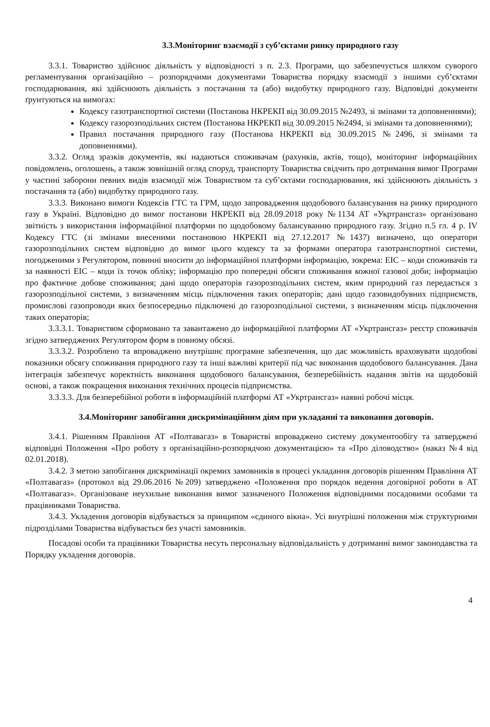3.3.Моніторинг взаємодії з суб’єктами ринку природного газу
3.3.1. Товариство здійснює діяльність у відповідності з п. 2.3. Програми, що забезпечується шляхом суворого регламентування організаційно – розпорядчими документами Товариства порядку взаємодії з іншими суб’єктами господарювання, які здійснюють діяльність з постачання та (або) видобутку природного газу. Відповідні документи ґрунтуються на вимогах:
Кодексу газотранспортної системи (Постанова НКРЕКП від 30.09.2015 №2493, зі змінами та доповненнями);
Кодексу газорозподільних систем (Постанова НКРЕКП від 30.09.2015 №2494, зі змінами та доповненнями);
Правил постачання природного газу (Постанова НКРЕКП від 30.09.2015 №2496, зі змінами та доповненнями).
3.3.2. Огляд зразків документів, які надаються споживачам (рахунків, актів, тощо), моніторинг інформаційних повідомлень, оголошень, а також зовнішній огляд споруд, транспорту Товариства свідчить про дотримання вимог Програми у частині заборони певних видів взаємодії між Товариством та суб’єктами господарювання, які здійснюють діяльність з постачання та (або) видобутку природного газу.
3.3.3. Виконано вимоги Кодексів ГТС та ГРМ, щодо запровадження щодобового балансування на ринку природного газу в Україні. Відповідно до вимог постанови НКРЕКП від 28.09.2018 року №1134 АТ «Укртрансгаз» організовано звітність з використання інформаційної платформи по щодобовому балансуванню природного газу. Згідно п.5 гл. 4 р. IV Кодексу ГТС (зі змінами внесеними постановою НКРЕКП від 27.12.2017 №1437) визначено, що оператори газорозподільних систем відповідно до вимог цього кодексу та за формами оператора газотранспортної системи, погодженими з Регулятором, повинні вносити до інформаційної платформи інформацію, зокрема: ЕІС – коди споживачів та за наявності ЕІС – коди їх точок обліку; інформацію про попередні обсяги споживання кожної газової доби; інформацію про фактичне добове споживання; дані щодо операторів газорозподільних систем, яким природний газ передається з газорозподільної системи, з визначенням місць підключення таких операторів; дані щодо газовидобувних підприємств, промислові газопроводи яких безпосередньо підключені до газорозподільної системи, з визначенням місць підключення таких операторів;
3.3.3.1. Товариством сформовано та завантажено до інформаційної платформи АТ «Укртрансгаз» реєстр споживачів згідно затверджених Регулятором форм в повному обсязі.
3.3.3.2. Розроблено та впроваджено внутрішнє програмне забезпечення, що дає можливість враховувати щодобові показники обсягу споживання природного газу та інші важливі критерії під час виконання щодобового балансування. Дана інтеграція забезпечує коректність виконання щодобового балансування, безперебійність надання звітів на щодобовій основі, а також покращення виконання технічних процесів підприємства.
3.3.3.3. Для безперебійної роботи в інформаційній платформі АТ «Укртрансгаз» наявні робочі місця.
3.4.Моніторинг запобігання дискримінаційним діям при укладанні та виконання договорів.
3.4.1. Рішенням Правління АТ «Полтавагаз» в Товаристві впроваджено систему документообігу та затверджені відповідні Положення «Про роботу з організаційно-розпорядчою документацією» та «Про діловодство» (наказ №4 від 02.01.2018).
3.4.2. З метою запобігання дискримінації окремих замовників в процесі укладання договорів рішенням Правління АТ «Полтавагаз» (протокол від 29.06.2016 №209) затверджено «Положення про порядок ведення договірної роботи в АТ «Полтавагаз». Організоване неухильне виконання вимог зазначеного Положення відповідними посадовими особами та працівниками Товариства.
3.4.3. Укладення договорів відбувається за принципом «єдиного вікна». Усі внутрішні положення між структурними підрозділами Товариства відбувається без участі замовників.
Посадові особи та працівники Товариства несуть персональну відповідальність у дотриманні вимог законодавства та Порядку укладення договорів.
4